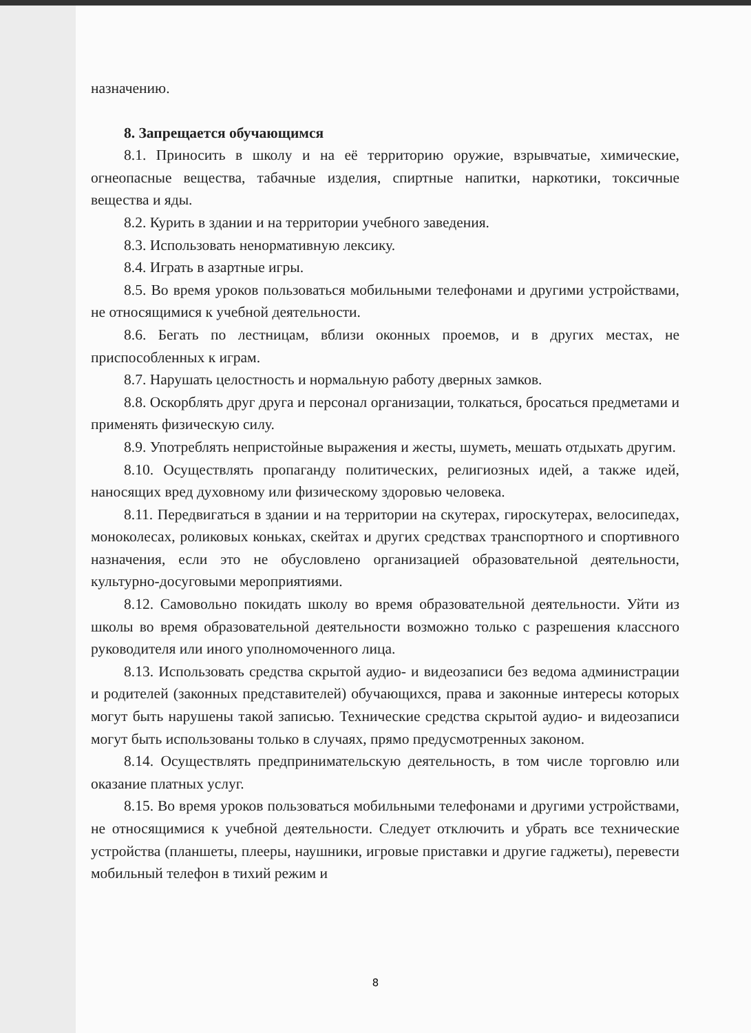назначению.
8. Запрещается обучающимся
8.1. Приносить в школу и на её территорию оружие, взрывчатые, химические, огнеопасные вещества, табачные изделия, спиртные напитки, наркотики, токсичные вещества и яды.
8.2. Курить в здании и на территории учебного заведения.
8.3. Использовать ненормативную лексику.
8.4. Играть в азартные игры.
8.5. Во время уроков пользоваться мобильными телефонами и другими устройствами, не относящимися к учебной деятельности.
8.6. Бегать по лестницам, вблизи оконных проемов, и в других местах, не приспособленных к играм.
8.7. Нарушать целостность и нормальную работу дверных замков.
8.8. Оскорблять друг друга и персонал организации, толкаться, бросаться предметами и применять физическую силу.
8.9. Употреблять непристойные выражения и жесты, шуметь, мешать отдыхать другим.
8.10. Осуществлять пропаганду политических, религиозных идей, а также идей, наносящих вред духовному или физическому здоровью человека.
8.11. Передвигаться в здании и на территории на скутерах, гироскутерах, велосипедах, моноколесах, роликовых коньках, скейтах и других средствах транспортного и спортивного назначения, если это не обусловлено организацией образовательной деятельности, культурно-досуговыми мероприятиями.
8.12. Самовольно покидать школу во время образовательной деятельности. Уйти из школы во время образовательной деятельности возможно только с разрешения классного руководителя или иного уполномоченного лица.
8.13. Использовать средства скрытой аудио- и видеозаписи без ведома администрации и родителей (законных представителей) обучающихся, права и законные интересы которых могут быть нарушены такой записью. Технические средства скрытой аудио- и видеозаписи могут быть использованы только в случаях, прямо предусмотренных законом.
8.14. Осуществлять предпринимательскую деятельность, в том числе торговлю или оказание платных услуг.
8.15. Во время уроков пользоваться мобильными телефонами и другими устройствами, не относящимися к учебной деятельности. Следует отключить и убрать все технические устройства (планшеты, плееры, наушники, игровые приставки и другие гаджеты), перевести мобильный телефон в тихий режим и
8